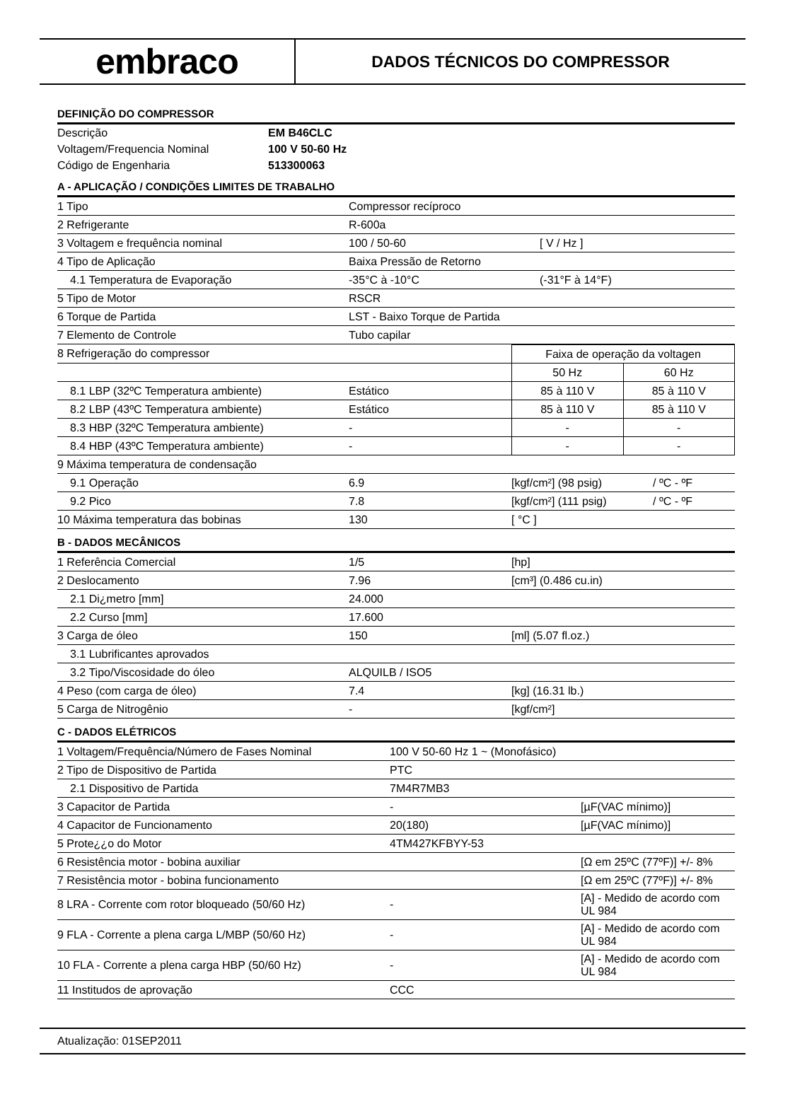embraco
DADOS TÉCNICOS DO COMPRESSOR
DEFINIÇÃO DO COMPRESSOR
| Descrição | EM B46CLC |
| Voltagem/Frequencia Nominal | 100 V 50-60 Hz |
| Código de Engenharia | 513300063 |
A - APLICAÇÃO / CONDIÇÕES LIMITES DE TRABALHO
| 1 Tipo | Compressor recíproco | |
| 2 Refrigerante | R-600a | |
| 3 Voltagem e frequência nominal | 100 / 50-60 | [ V / Hz ] |
| 4 Tipo de Aplicação | Baixa Pressão de Retorno | |
| 4.1 Temperatura de Evaporação | -35°C à -10°C | (-31°F à 14°F) |
| 5 Tipo de Motor | RSCR | |
| 6 Torque de Partida | LST - Baixo Torque de Partida | |
| 7 Elemento de Controle | Tubo capilar | |
| 8 Refrigeração do compressor | | Faixa de operação da voltagen | |
| | | 50 Hz | 60 Hz |
| 8.1 LBP (32ºC Temperatura ambiente) | Estático | 85 à 110 V | 85 à 110 V |
| 8.2 LBP (43ºC Temperatura ambiente) | Estático | 85 à 110 V | 85 à 110 V |
| 8.3 HBP (32ºC Temperatura ambiente) | - | - | - |
| 8.4 HBP (43ºC Temperatura ambiente) | - | - | - |
| 9 Máxima temperatura de condensação | | | |
| 9.1 Operação | 6.9 | [kgf/cm²] (98 psig) | / ºC - ºF |
| 9.2 Pico | 7.8 | [kgf/cm²] (111 psig) | / ºC - ºF |
| 10 Máxima temperatura das bobinas | 130 | [ °C ] | |
B - DADOS MECÂNICOS
| 1 Referência Comercial | 1/5 | [hp] |
| 2 Deslocamento | 7.96 | [cm³] (0.486 cu.in) |
| 2.1 Di¿metro [mm] | 24.000 | |
| 2.2 Curso [mm] | 17.600 | |
| 3 Carga de óleo | 150 | [ml] (5.07 fl.oz.) |
| 3.1 Lubrificantes aprovados | | |
| 3.2 Tipo/Viscosidade do óleo | ALQUILB / ISO5 | |
| 4 Peso (com carga de óleo) | 7.4 | [kg] (16.31 lb.) |
| 5 Carga de Nitrogênio | - | [kgf/cm²] |
C - DADOS ELÉTRICOS
| 1 Voltagem/Frequência/Número de Fases Nominal | 100 V 50-60 Hz 1 ~ (Monofásico) | |
| 2 Tipo de Dispositivo de Partida | PTC | |
| 2.1 Dispositivo de Partida | 7M4R7MB3 | |
| 3 Capacitor de Partida | - | [µF(VAC mínimo)] |
| 4 Capacitor de Funcionamento | 20(180) | [µF(VAC mínimo)] |
| 5 Prote¿¿o do Motor | 4TM427KFBYY-53 | |
| 6 Resistência motor - bobina auxiliar | | [Ω em 25ºC (77ºF)] +/- 8% |
| 7 Resistência motor - bobina funcionamento | | [Ω em 25ºC (77ºF)] +/- 8% |
| 8 LRA - Corrente com rotor bloqueado (50/60 Hz) | - | [A] - Medido de acordo com UL 984 |
| 9 FLA - Corrente a plena carga L/MBP (50/60 Hz) | - | [A] - Medido de acordo com UL 984 |
| 10 FLA - Corrente a plena carga HBP (50/60 Hz) | - | [A] - Medido de acordo com UL 984 |
| 11 Institudos de aprovação | CCC | |
Atualização: 01SEP2011